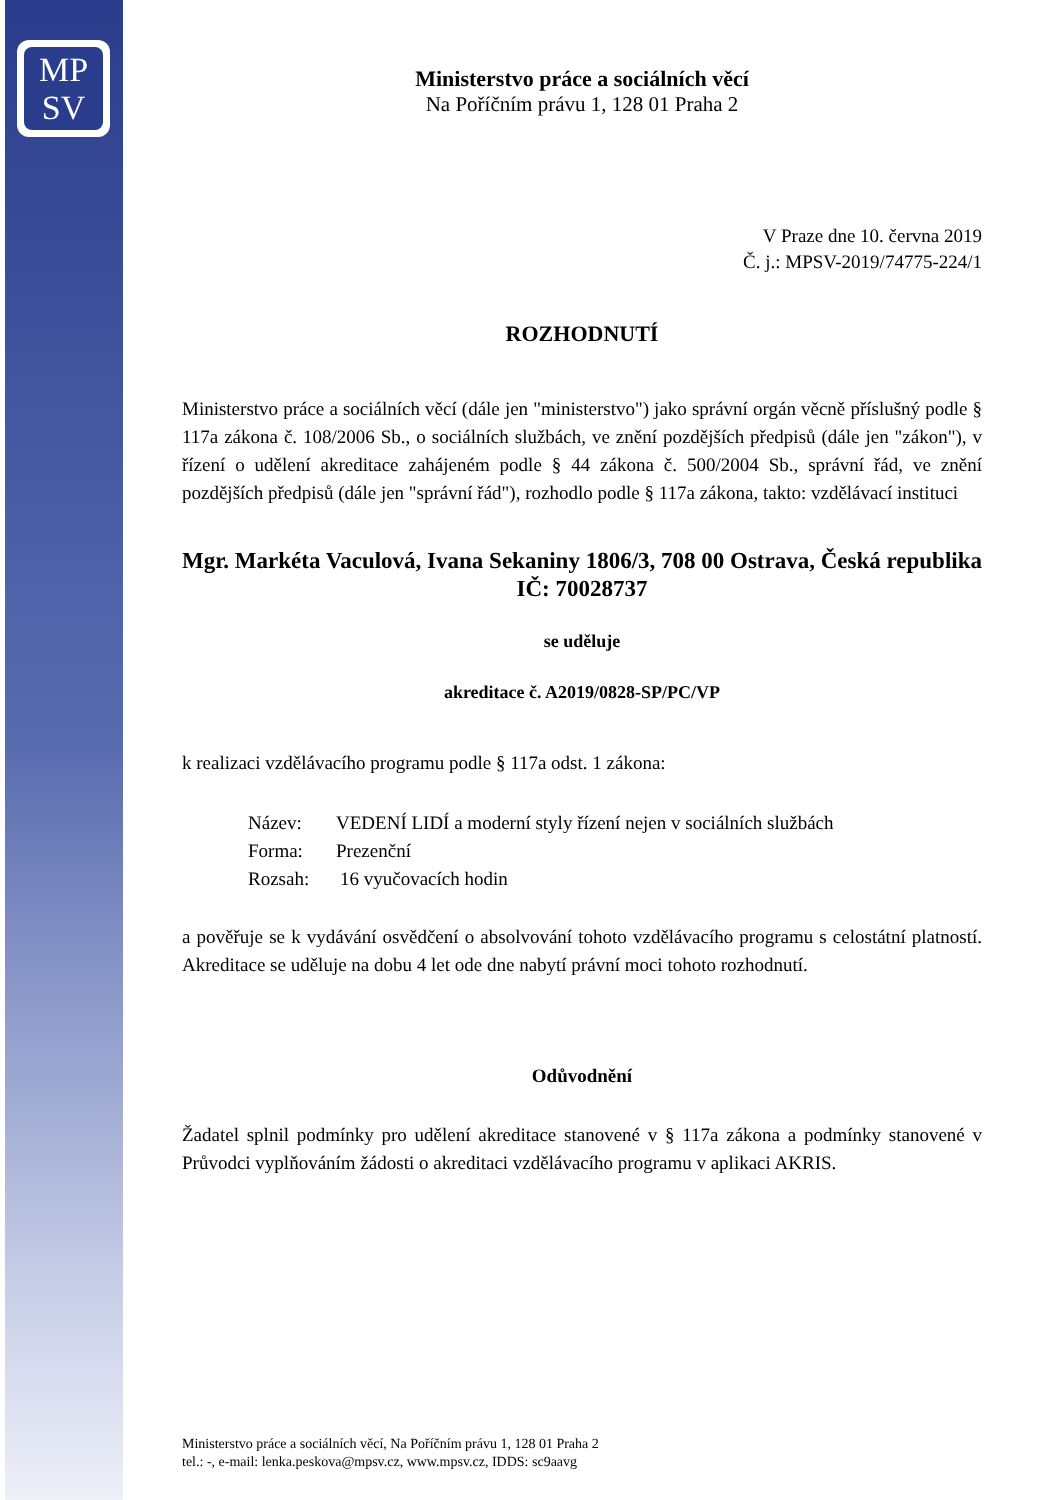MP
SV
Ministerstvo práce a sociálních věcí
Na Poříčním právu 1, 128 01 Praha 2
V Praze dne 10. června 2019
Č. j.: MPSV-2019/74775-224/1
ROZHODNUTÍ
Ministerstvo práce a sociálních věcí (dále jen "ministerstvo") jako správní orgán věcně příslušný podle § 117a zákona č. 108/2006 Sb., o sociálních službách, ve znění pozdějších předpisů (dále jen "zákon"), v řízení o udělení akreditace zahájeném podle § 44 zákona č. 500/2004 Sb., správní řád, ve znění pozdějších předpisů (dále jen "správní řád"), rozhodlo podle § 117a zákona, takto: vzdělávací instituci
Mgr. Markéta Vaculová, Ivana Sekaniny 1806/3, 708 00 Ostrava, Česká republika
IČ: 70028737
se uděluje
akreditace č. A2019/0828-SP/PC/VP
k realizaci vzdělávacího programu podle § 117a odst. 1 zákona:
Název: VEDENÍ LIDÍ a moderní styly řízení nejen v sociálních službách
Forma: Prezenční
Rozsah: 16 vyučovacích hodin
a pověřuje se k vydávání osvědčení o absolvování tohoto vzdělávacího programu s celostátní platností. Akreditace se uděluje na dobu 4 let ode dne nabytí právní moci tohoto rozhodnutí.
Odůvodnění
Žadatel splnil podmínky pro udělení akreditace stanovené v § 117a zákona a podmínky stanovené v Průvodci vyplňováním žádosti o akreditaci vzdělávacího programu v aplikaci AKRIS.
Ministerstvo práce a sociálních věcí, Na Poříčním právu 1, 128 01 Praha 2
tel.: -, e-mail: lenka.peskova@mpsv.cz, www.mpsv.cz, IDDS: sc9aavg